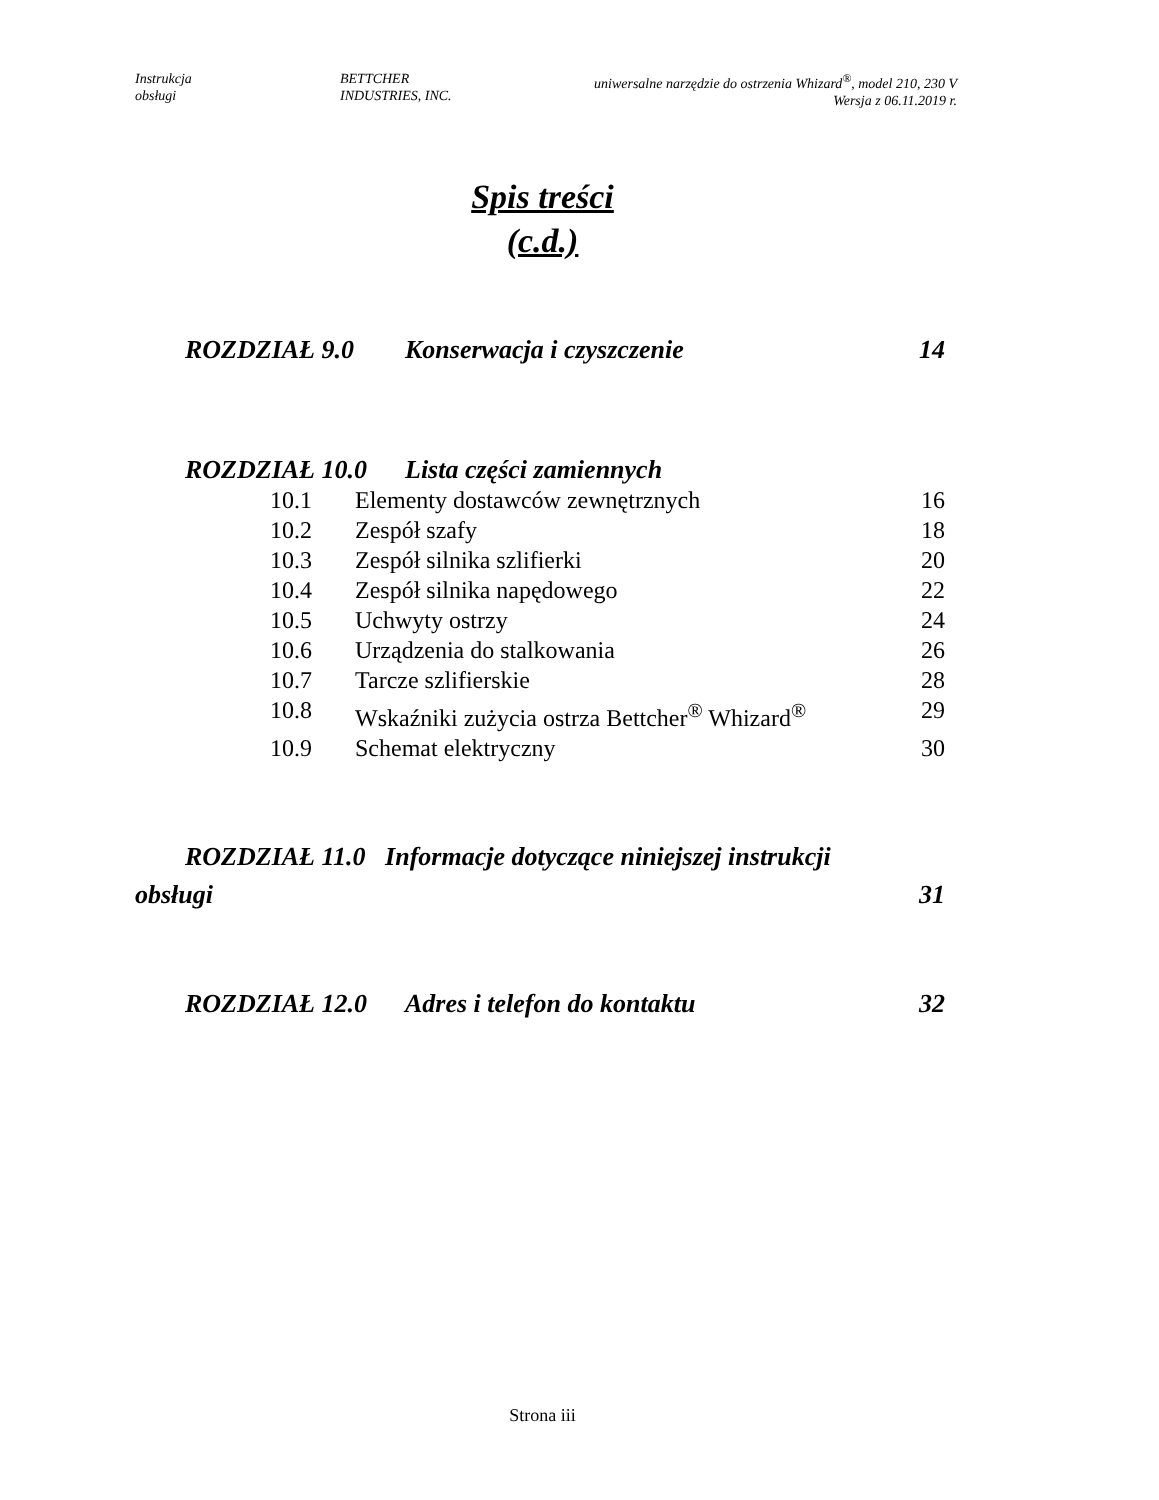Instrukcja
obsługi
BETTCHER
INDUSTRIES, INC.
uniwersalne narzędzie do ostrzenia Whizard<sup>®</sup>, model 210, 230 V
Wersja z 06.11.2019 r.
Spis treści
(c.d.)
ROZDZIAŁ 9.0 Konserwacja i czyszczenie 14
ROZDZIAŁ 10.0 Lista części zamiennych
10.1 Elementy dostawców zewnętrznych 16
10.2 Zespół szafy 18
10.3 Zespół silnika szlifierki 20
10.4 Zespół silnika napędowego 22
10.5 Uchwyty ostrzy 24
10.6 Urządzenia do stalkowania 26
10.7 Tarcze szlifierskie 28
10.8 Wskaźniki zużycia ostrza Bettcher<sup>®</sup> Whizard<sup>®</sup> 29
10.9 Schemat elektryczny 30
ROZDZIAŁ 11.0 Informacje dotyczące niniejszej instrukcji
obsługi 31
ROZDZIAŁ 12.0 Adres i telefon do kontaktu 32
Strona iii